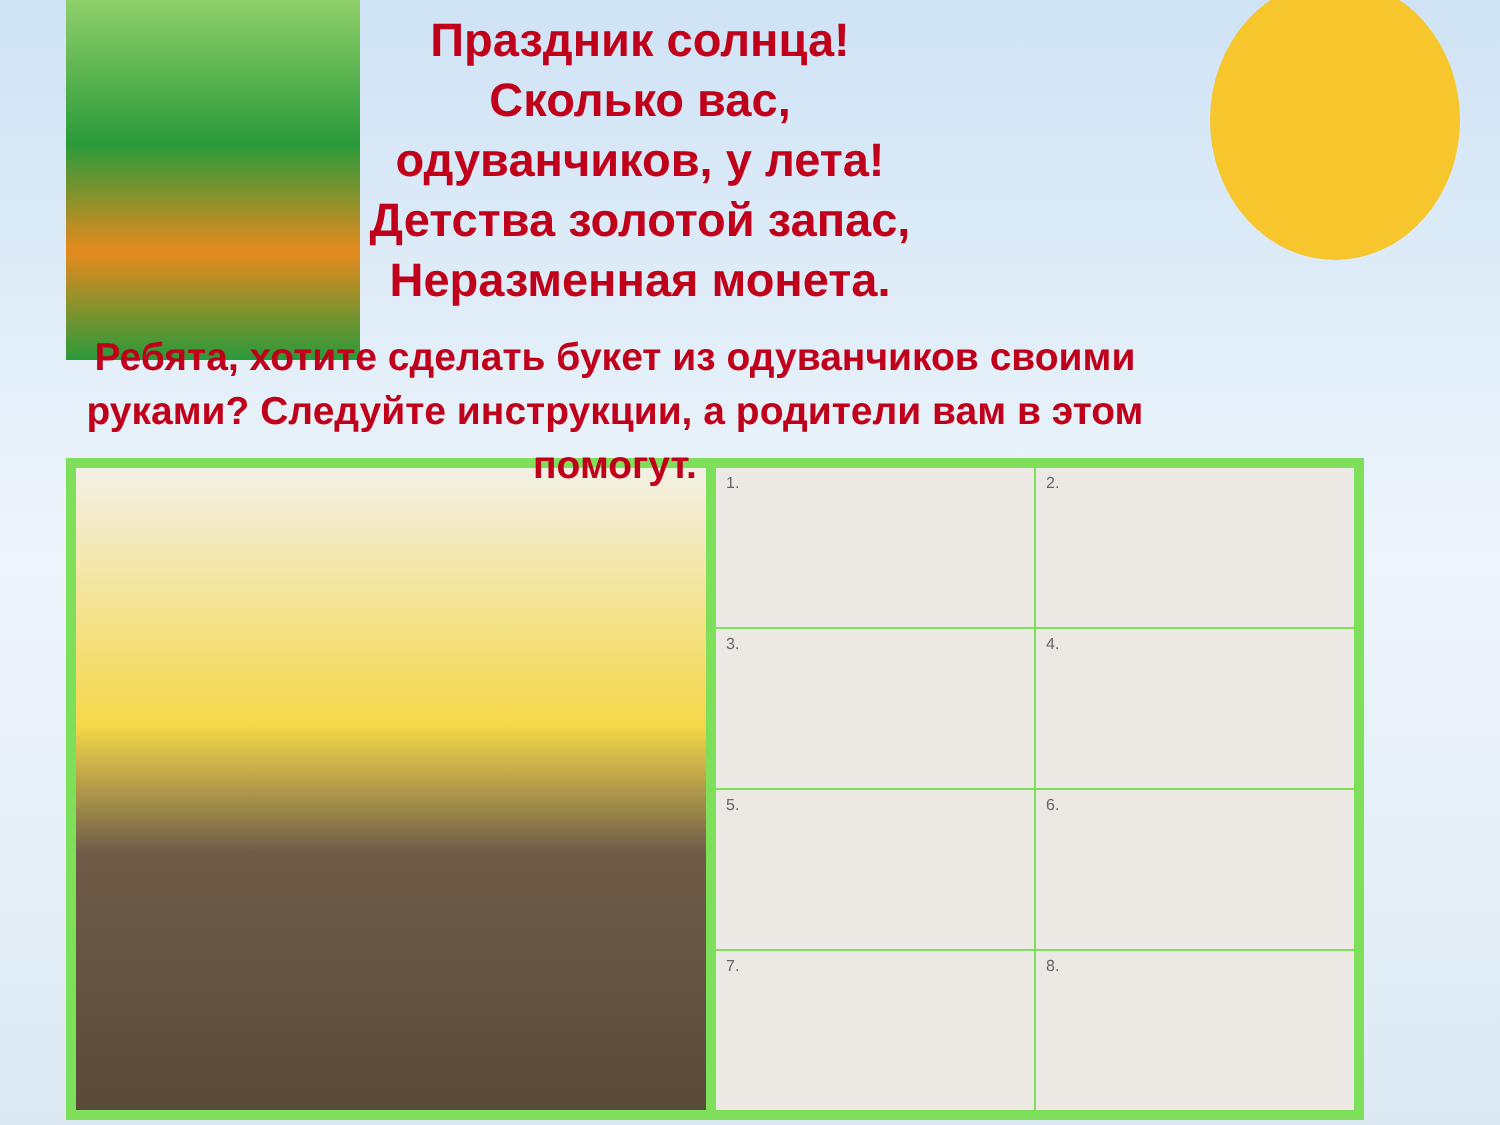1.
2.
3.
4.
5.
6.
7.
8.
Праздник солнца!
Сколько вас,
одуванчиков, у лета!
Детства золотой запас,
Неразменная монета.
Ребята, хотите сделать букет из одуванчиков своими руками? Следуйте инструкции, а родители вам в этом помогут.